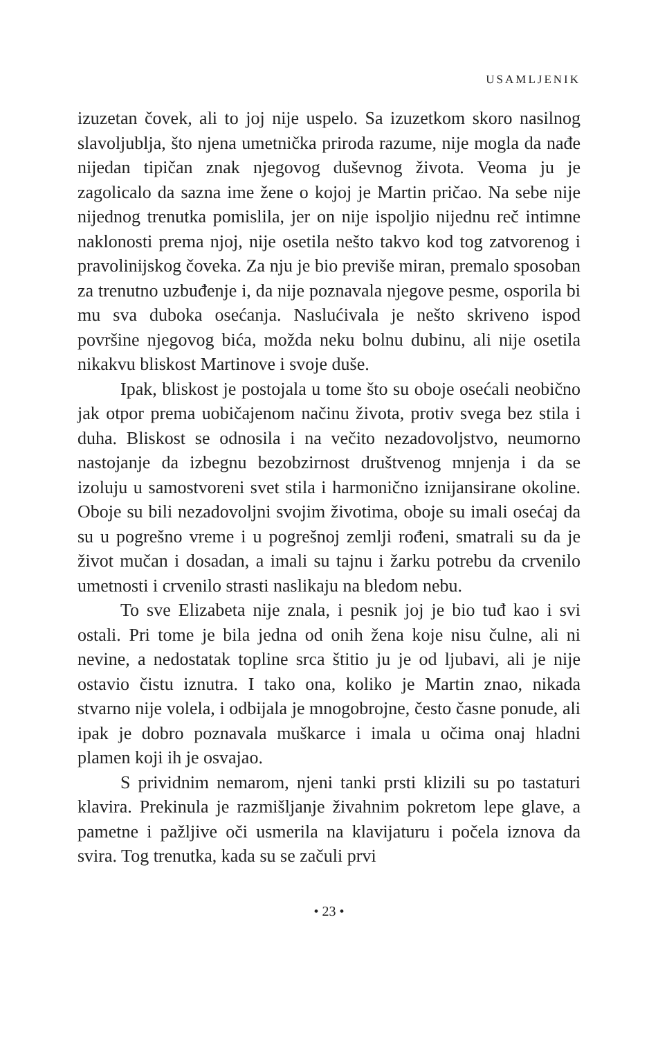USAMLJENIK
izuzetan čovek, ali to joj nije uspelo. Sa izuzetkom skoro nasilnog slavoljublja, što njena umetnička priroda razume, nije mogla da nađe nijedan tipičan znak njegovog duševnog života. Veoma ju je zagolicalo da sazna ime žene o kojoj je Martin pričao. Na sebe nije nijednog trenutka pomislila, jer on nije ispoljio nijednu reč intimne naklonosti prema njoj, nije osetila nešto takvo kod tog zatvorenog i pravolinijskog čoveka. Za nju je bio previše miran, premalo sposoban za trenutno uzbuđenje i, da nije poznavala njegove pesme, osporila bi mu sva duboka osećanja. Naslućivala je nešto skriveno ispod površine njegovog bića, možda neku bolnu dubinu, ali nije osetila nikakvu bliskost Martinove i svoje duše.
Ipak, bliskost je postojala u tome što su oboje osećali neobično jak otpor prema uobičajenom načinu života, protiv svega bez stila i duha. Bliskost se odnosila i na večito nezadovoljstvo, neumorno nastojanje da izbegnu bezobzirnost društvenog mnjenja i da se izoluju u samostvoreni svet stila i harmonično iznijansirane okoline. Oboje su bili nezadovoljni svojim životima, oboje su imali osećaj da su u pogrešno vreme i u pogrešnoj zemlji rođeni, smatrali su da je život mučan i dosadan, a imali su tajnu i žarku potrebu da crvenilo umetnosti i crvenilo strasti naslikaju na bledom nebu.
To sve Elizabeta nije znala, i pesnik joj je bio tuđ kao i svi ostali. Pri tome je bila jedna od onih žena koje nisu čulne, ali ni nevine, a nedostatak topline srca štitio ju je od ljubavi, ali je nije ostavio čistu iznutra. I tako ona, koliko je Martin znao, nikada stvarno nije volela, i odbijala je mnogobrojne, često časne ponude, ali ipak je dobro poznavala muškarce i imala u očima onaj hladni plamen koji ih je osvajao.
S prividnim nemarom, njeni tanki prsti klizili su po tastaturi klavira. Prekinula je razmišljanje živahnim pokretom lepe glave, a pametne i pažljive oči usmerila na klavijaturu i počela iznova da svira. Tog trenutka, kada su se začuli prvi
• 23 •